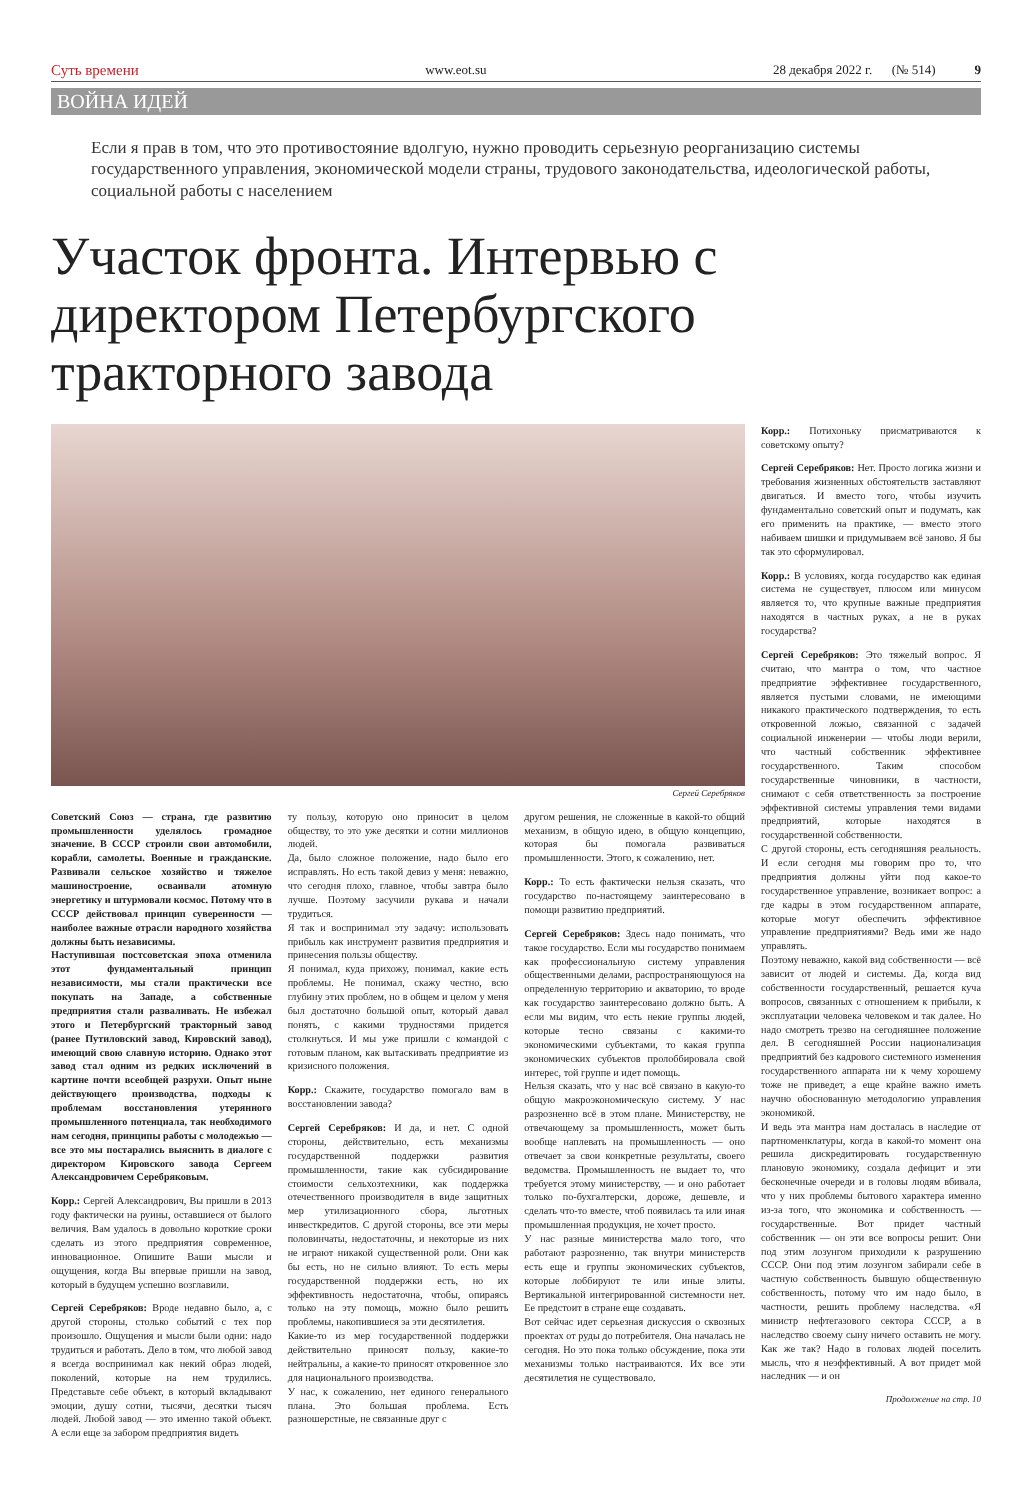Суть времени www.eot.su 28 декабря 2022 г. (№ 514) 9
ВОЙНА ИДЕЙ
Если я прав в том, что это противостояние вдолгую, нужно проводить серьезную реорганизацию системы государственного управления, экономической модели страны, трудового законодательства, идеологической работы, социальной работы с населением
Участок фронта. Интервью с директором Петербургского тракторного завода
Сергей Серебряков
Советский Союз — страна, где развитию промышленности уделялось громадное значение. В СССР строили свои автомобили, корабли, самолеты. Военные и гражданские. Развивали сельское хозяйство и тяжелое машиностроение, осваивали атомную энергетику и штурмовали космос. Потому что в СССР действовал принцип суверенности — наиболее важные отрасли народного хозяйства должны быть независимы.
Наступившая постсоветская эпоха отменила этот фундаментальный принцип независимости, мы стали практически все покупать на Западе, а собственные предприятия стали разваливать. Не избежал этого и Петербургский тракторный завод (ранее Путиловский завод, Кировский завод), имеющий свою славную историю. Однако этот завод стал одним из редких исключений в картине почти всеобщей разрухи. Опыт ныне действующего производства, подходы к проблемам восстановления утерянного промышленного потенциала, так необходимого нам сегодня, принципы работы с молодежью — все это мы постарались выяснить в диалоге с директором Кировского завода Сергеем Александровичем Серебряковым.
Корр.: Сергей Александрович, Вы пришли в 2013 году фактически на руины, оставшиеся от былого величия. Вам удалось в довольно короткие сроки сделать из этого предприятия современное, инновационное. Опишите Ваши мысли и ощущения, когда Вы впервые пришли на завод, который в будущем успешно возглавили.
Сергей Серебряков: Вроде недавно было, а, с другой стороны, столько событий с тех пор произошло. Ощущения и мысли были одни: надо трудиться и работать. Дело в том, что любой завод я всегда воспринимал как некий образ людей, поколений, которые на нем трудились. Представьте себе объект, в который вкладывают эмоции, душу сотни, тысячи, десятки тысяч людей. Любой завод — это именно такой объект. А если еще за забором предприятия видеть
ту пользу, которую оно приносит в целом обществу, то это уже десятки и сотни миллионов людей.
Да, было сложное положение, надо было его исправлять. Но есть такой девиз у меня: неважно, что сегодня плохо, главное, чтобы завтра было лучше. Поэтому засучили рукава и начали трудиться.
Я так и воспринимал эту задачу: использовать прибыль как инструмент развития предприятия и принесения пользы обществу.
Я понимал, куда прихожу, понимал, какие есть проблемы. Не понимал, скажу честно, всю глубину этих проблем, но в общем и целом у меня был достаточно большой опыт, который давал понять, с какими трудностями придется столкнуться. И мы уже пришли с командой с готовым планом, как вытаскивать предприятие из кризисного положения.
Корр.: Скажите, государство помогало вам в восстановлении завода?
Сергей Серебряков: И да, и нет. С одной стороны, действительно, есть механизмы государственной поддержки развития промышленности, такие как субсидирование стоимости сельхозтехники, как поддержка отечественного производителя в виде защитных мер утилизационного сбора, льготных инвесткредитов. С другой стороны, все эти меры половинчаты, недостаточны, и некоторые из них не играют никакой существенной роли. Они как бы есть, но не сильно влияют. То есть меры государственной поддержки есть, но их эффективность недостаточна, чтобы, опираясь только на эту помощь, можно было решить проблемы, накопившиеся за эти десятилетия.
Какие-то из мер государственной поддержки действительно приносят пользу, какие-то нейтральны, а какие-то приносят откровенное зло для национального производства.
У нас, к сожалению, нет единого генерального плана. Это большая проблема. Есть разношерстные, не связанные друг с
другом решения, не сложенные в какой-то общий механизм, в общую идею, в общую концепцию, которая бы помогала развиваться промышленности. Этого, к сожалению, нет.
Корр.: То есть фактически нельзя сказать, что государство по-настоящему заинтересовано в помощи развитию предприятий.
Сергей Серебряков: Здесь надо понимать, что такое государство. Если мы государство понимаем как профессиональную систему управления общественными делами, распространяющуюся на определенную территорию и акваторию, то вроде как государство заинтересовано должно быть. А если мы видим, что есть некие группы людей, которые тесно связаны с какими-то экономическими субъектами, то какая группа экономических субъектов пролоббировала свой интерес, той группе и идет помощь.
Нельзя сказать, что у нас всё связано в какую-то общую макроэкономическую систему. У нас разрозненно всё в этом плане. Министерству, не отвечающему за промышленность, может быть вообще наплевать на промышленность — оно отвечает за свои конкретные результаты, своего ведомства. Промышленность не выдает то, что требуется этому министерству, — и оно работает только по-бухгалтерски, дороже, дешевле, и сделать что-то вместе, чтоб появилась та или иная промышленная продукция, не хочет просто.
У нас разные министерства мало того, что работают разрозненно, так внутри министерств есть еще и группы экономических субъектов, которые лоббируют те или иные элиты. Вертикальной интегрированной системности нет. Ее предстоит в стране еще создавать.
Вот сейчас идет серьезная дискуссия о сквозных проектах от руды до потребителя. Она началась не сегодня. Но это пока только обсуждение, пока эти механизмы только настраиваются. Их все эти десятилетия не существовало.
Корр.: Потихоньку присматриваются к советскому опыту?
Сергей Серебряков: Нет. Просто логика жизни и требования жизненных обстоятельств заставляют двигаться. И вместо того, чтобы изучить фундаментально советский опыт и подумать, как его применить на практике, — вместо этого набиваем шишки и придумываем всё заново. Я бы так это сформулировал.
Корр.: В условиях, когда государство как единая система не существует, плюсом или минусом является то, что крупные важные предприятия находятся в частных руках, а не в руках государства?
Сергей Серебряков: Это тяжелый вопрос. Я считаю, что мантра о том, что частное предприятие эффективнее государственного, является пустыми словами, не имеющими никакого практического подтверждения, то есть откровенной ложью, связанной с задачей социальной инженерии — чтобы люди верили, что частный собственник эффективнее государственного. Таким способом государственные чиновники, в частности, снимают с себя ответственность за построение эффективной системы управления теми видами предприятий, которые находятся в государственной собственности.
С другой стороны, есть сегодняшняя реальность. И если сегодня мы говорим про то, что предприятия должны уйти под какое-то государственное управление, возникает вопрос: а где кадры в этом государственном аппарате, которые могут обеспечить эффективное управление предприятиями? Ведь ими же надо управлять.
Поэтому неважно, какой вид собственности — всё зависит от людей и системы. Да, когда вид собственности государственный, решается куча вопросов, связанных с отношением к прибыли, к эксплуатации человека человеком и так далее. Но надо смотреть трезво на сегодняшнее положение дел. В сегодняшней России национализация предприятий без кадрового системного изменения государственного аппарата ни к чему хорошему тоже не приведет, а еще крайне важно иметь научно обоснованную методологию управления экономикой.
И ведь эта мантра нам досталась в наследие от партноменклатуры, когда в какой-то момент она решила дискредитировать государственную плановую экономику, создала дефицит и эти бесконечные очереди и в головы людям вбивала, что у них проблемы бытового характера именно из-за того, что экономика и собственность — государственные. Вот придет частный собственник — он эти все вопросы решит. Они под этим лозунгом приходили к разрушению СССР. Они под этим лозунгом забирали себе в частную собственность бывшую общественную собственность, потому что им надо было, в частности, решить проблему наследства. «Я министр нефтегазового сектора СССР, а в наследство своему сыну ничего оставить не могу. Как же так? Надо в головах людей поселить мысль, что я неэффективный. А вот придет мой наследник — и он
Продолжение на стр. 10